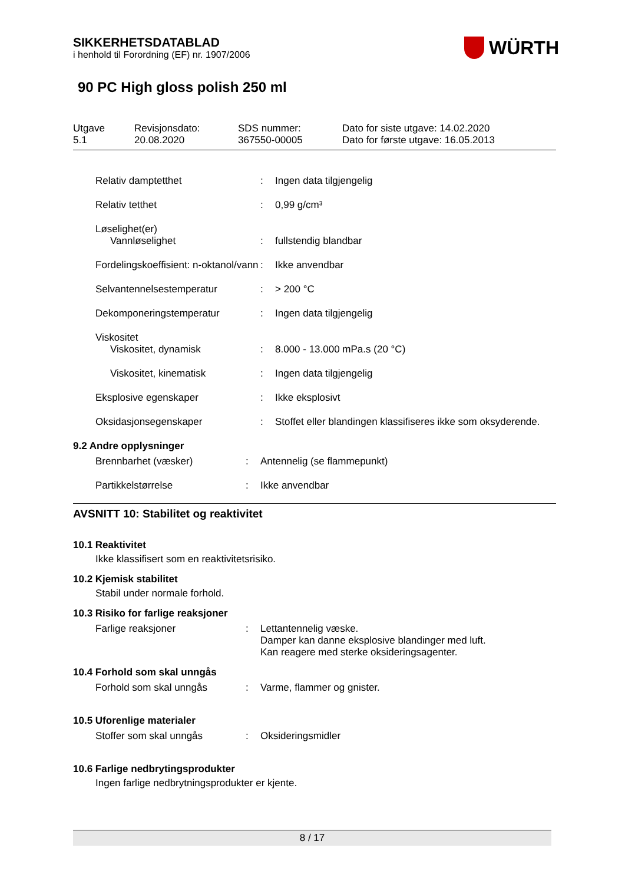SIKKERHETSDATABLAD
i henhold til Forordning (EF) nr. 1907/2006
WÜRTH
90 PC High gloss polish 250 ml
Utgave
5.1
Revisjonsdato:
20.08.2020
SDS nummer:
367550-00005
Dato for siste utgave: 14.02.2020
Dato for første utgave: 16.05.2013
| Relativ damptetthet | : | Ingen data tilgjengelig |
| Relativ tetthet | : | 0,99 g/cm³ |
| Løselighet(er) | | |
| Vannløselighet | : | fullstendig blandbar |
| Fordelingskoeffisient: n-oktanol/vann | : | Ikke anvendbar |
| Selvantennelsestemperatur | : | > 200 °C |
| Dekomponeringstemperatur | : | Ingen data tilgjengelig |
| Viskositet | | |
| Viskositet, dynamisk | : | 8.000 - 13.000 mPa.s (20 °C) |
| Viskositet, kinematisk | : | Ingen data tilgjengelig |
| Eksplosive egenskaper | : | Ikke eksplosivt |
| Oksidasjonsegenskaper | : | Stoffet eller blandingen klassifiseres ikke som oksyderende. |
9.2 Andre opplysninger
| Brennbarhet (væsker) | : | Antennelig (se flammepunkt) |
| Partikkelstørrelse | : | Ikke anvendbar |
AVSNITT 10: Stabilitet og reaktivitet
10.1 Reaktivitet
Ikke klassifisert som en reaktivitetsrisiko.
10.2 Kjemisk stabilitet
Stabil under normale forhold.
10.3 Risiko for farlige reaksjoner
| Farlige reaksjoner | : | Lettantennelig væske. Damper kan danne eksplosive blandinger med luft. Kan reagere med sterke oksideringsagenter. |
10.4 Forhold som skal unngås
| Forhold som skal unngås | : | Varme, flammer og gnister. |
10.5 Uforenlige materialer
| Stoffer som skal unngås | : | Oksideringsmidler |
10.6 Farlige nedbrytingsprodukter
Ingen farlige nedbrytningsprodukter er kjente.
8 / 17